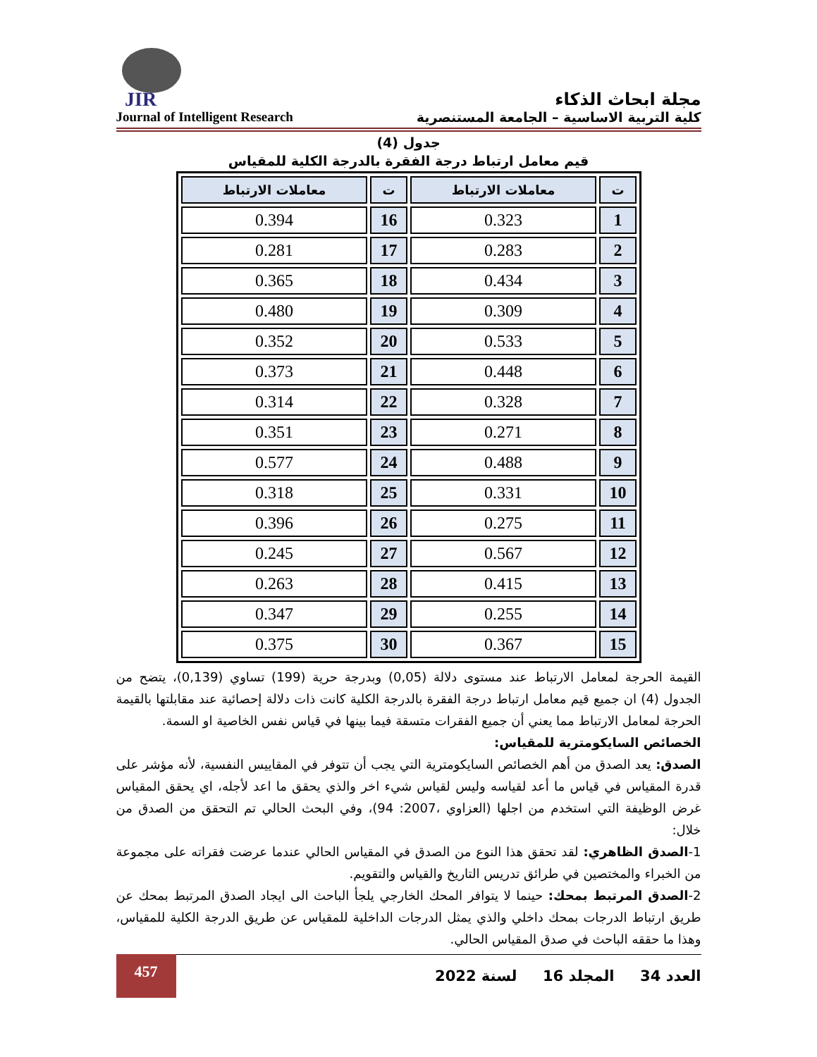JIR
مجلة ابحاث الذكاء
Journal of Intelligent Research كلية التربية الاساسية – الجامعة المستنصرية
جدول (4)
قيم معامل ارتباط درجة الفقرة بالدرجة الكلية للمقياس
| ت | معاملات الارتباط | ت | معاملات الارتباط |
| --- | --- | --- | --- |
| 1 | 0.323 | 16 | 0.394 |
| 2 | 0.283 | 17 | 0.281 |
| 3 | 0.434 | 18 | 0.365 |
| 4 | 0.309 | 19 | 0.480 |
| 5 | 0.533 | 20 | 0.352 |
| 6 | 0.448 | 21 | 0.373 |
| 7 | 0.328 | 22 | 0.314 |
| 8 | 0.271 | 23 | 0.351 |
| 9 | 0.488 | 24 | 0.577 |
| 10 | 0.331 | 25 | 0.318 |
| 11 | 0.275 | 26 | 0.396 |
| 12 | 0.567 | 27 | 0.245 |
| 13 | 0.415 | 28 | 0.263 |
| 14 | 0.255 | 29 | 0.347 |
| 15 | 0.367 | 30 | 0.375 |
القيمة الحرجة لمعامل الارتباط عند مستوى دلالة (0,05) وبدرجة حرية (199) تساوي (0,139)، يتضح من الجدول (4) ان جميع قيم معامل ارتباط درجة الفقرة بالدرجة الكلية كانت ذات دلالة إحصائية عند مقابلتها بالقيمة الحرجة لمعامل الارتباط مما يعني أن جميع الفقرات متسقة فيما بينها في قياس نفس الخاصية او السمة.
الخصائص السايكومترية للمقياس:
الصدق: يعد الصدق من أهم الخصائص السايكومترية التي يجب أن تتوفر في المقاييس النفسية، لأنه مؤشر على قدرة المقياس في قياس ما أعد لقياسه وليس لقياس شيء اخر والذي يحقق ما اعد لأجله، اي يحقق المقياس غرض الوظيفة التي استخدم من اجلها (العزاوي ،2007: 94)، وفي البحث الحالي تم التحقق من الصدق من خلال:
1-الصدق الظاهري: لقد تحقق هذا النوع من الصدق في المقياس الحالي عندما عرضت فقراته على مجموعة من الخبراء والمختصين في طرائق تدريس التاريخ والقياس والتقويم.
2-الصدق المرتبط بمحك: حينما لا يتوافر المحك الخارجي يلجأ الباحث الى ايجاد الصدق المرتبط بمحك عن طريق ارتباط الدرجات بمحك داخلي والذي يمثل الدرجات الداخلية للمقياس عن طريق الدرجة الكلية للمقياس، وهذا ما حققه الباحث في صدق المقياس الحالي.
457
العدد 34 المجلد 16 لسنة 2022